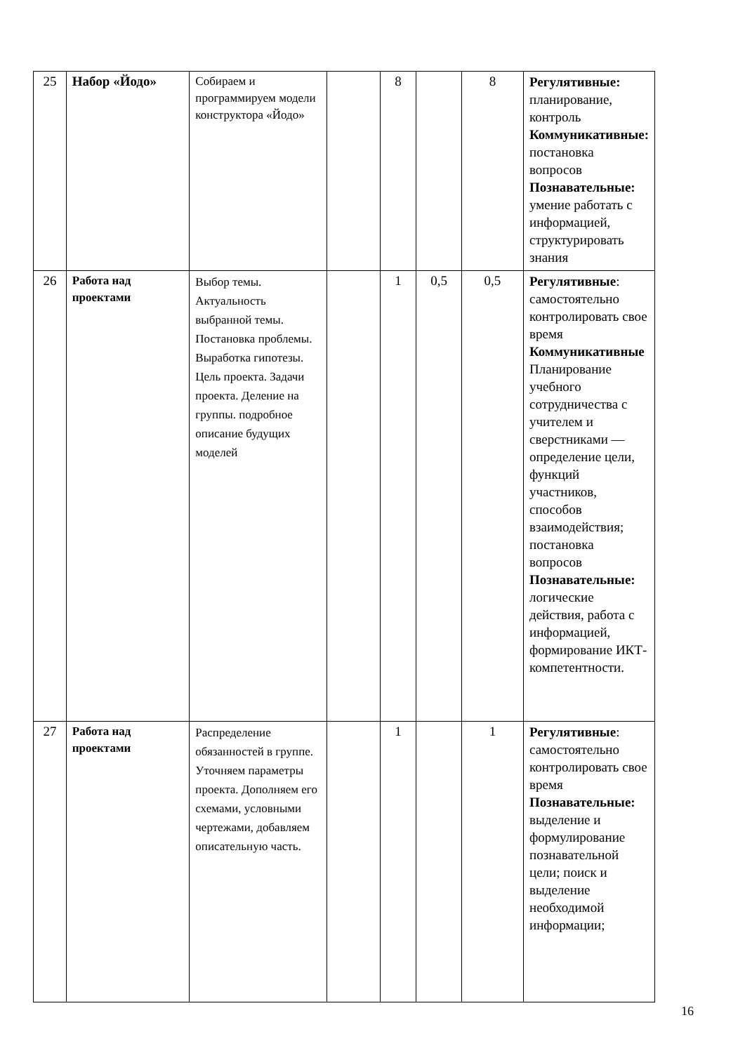| 25 | Набор «Йодо» | Собираем и программируем модели конструктора «Йодо» | | 8 | | 8 | Регулятивные: планирование, контроль Коммуникативные: постановка вопросов Познавательные: умение работать с информацией, структурировать знания |
| 26 | Работа над проектами | Выбор темы. Актуальность выбранной темы. Постановка проблемы. Выработка гипотезы. Цель проекта. Задачи проекта. Деление на группы. подробное описание будущих моделей | | 1 | 0,5 | 0,5 | Регулятивные : самостоятельно контролировать свое время Коммуникативные Планирование учебного сотрудничества с учителем и сверстниками — определение цели, функций участников, способов взаимодействия; постановка вопросов Познавательные: логические действия, работа с информацией, формирование ИКТ-компетентности. |
| 27 | Работа над проектами | Распределение обязанностей в группе. Уточняем параметры проекта. Дополняем его схемами, условными чертежами, добавляем описательную часть. | | 1 | | 1 | Регулятивные : самостоятельно контролировать свое время Познавательные: выделение и формулирование познавательной цели; поиск и выделение необходимой информации; |
16